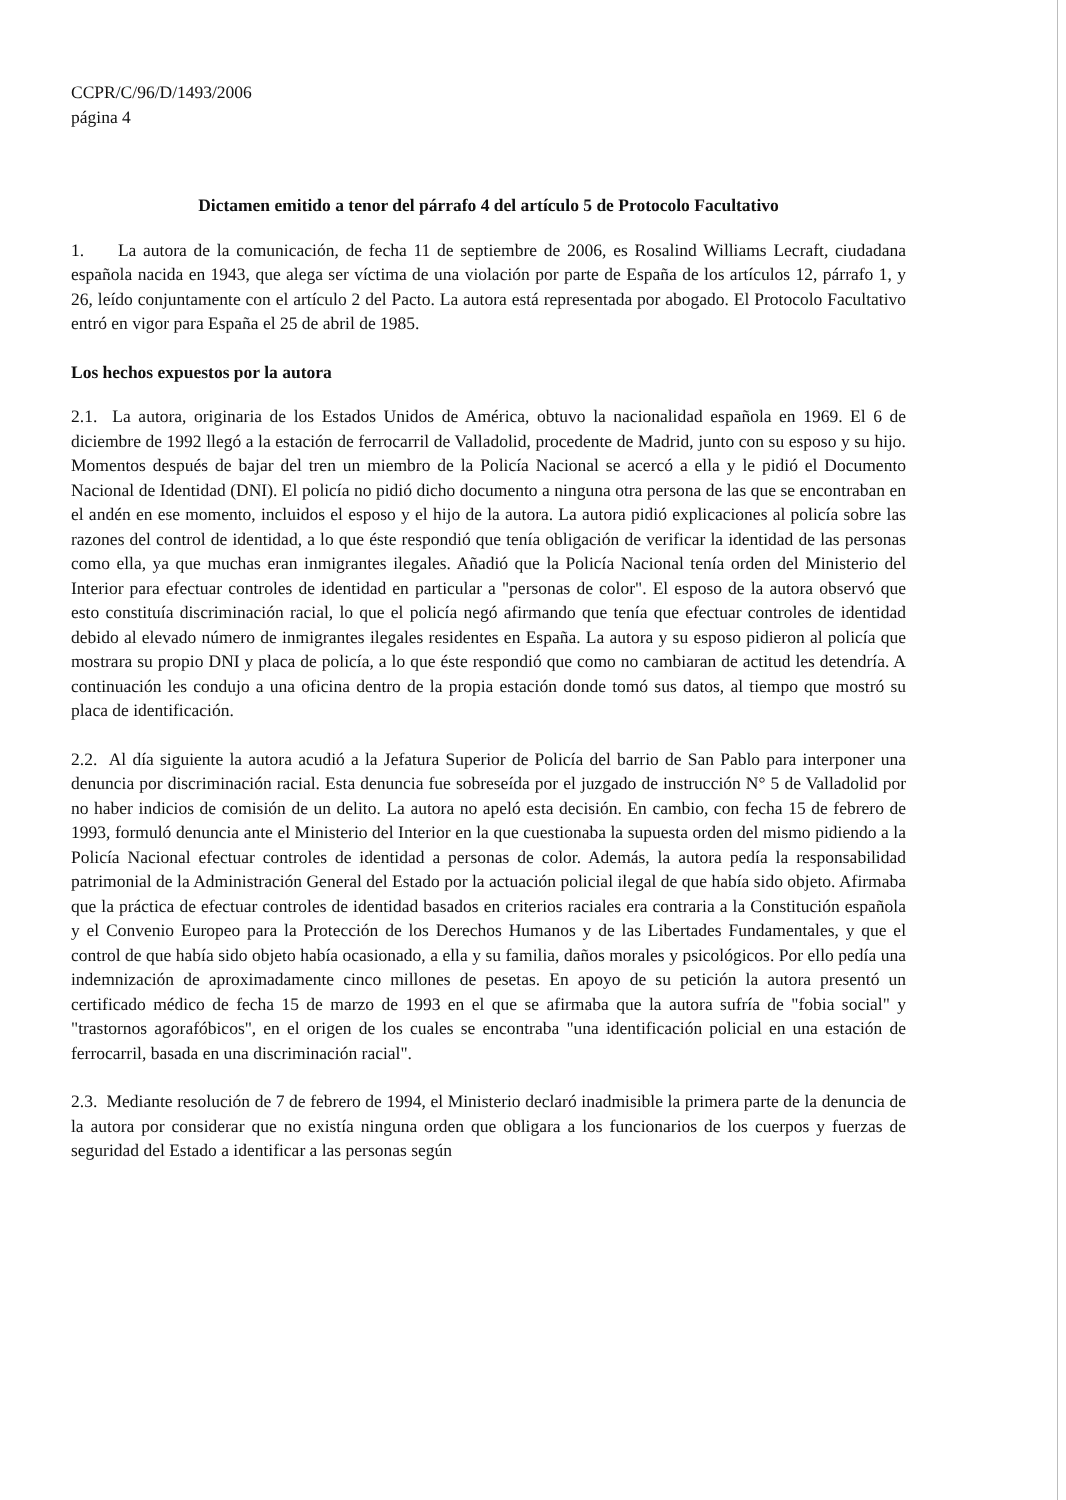CCPR/C/96/D/1493/2006
página 4
Dictamen emitido a tenor del párrafo 4 del artículo 5 de Protocolo Facultativo
1. La autora de la comunicación, de fecha 11 de septiembre de 2006, es Rosalind Williams Lecraft, ciudadana española nacida en 1943, que alega ser víctima de una violación por parte de España de los artículos 12, párrafo 1, y 26, leído conjuntamente con el artículo 2 del Pacto. La autora está representada por abogado. El Protocolo Facultativo entró en vigor para España el 25 de abril de 1985.
Los hechos expuestos por la autora
2.1. La autora, originaria de los Estados Unidos de América, obtuvo la nacionalidad española en 1969. El 6 de diciembre de 1992 llegó a la estación de ferrocarril de Valladolid, procedente de Madrid, junto con su esposo y su hijo. Momentos después de bajar del tren un miembro de la Policía Nacional se acercó a ella y le pidió el Documento Nacional de Identidad (DNI). El policía no pidió dicho documento a ninguna otra persona de las que se encontraban en el andén en ese momento, incluidos el esposo y el hijo de la autora. La autora pidió explicaciones al policía sobre las razones del control de identidad, a lo que éste respondió que tenía obligación de verificar la identidad de las personas como ella, ya que muchas eran inmigrantes ilegales. Añadió que la Policía Nacional tenía orden del Ministerio del Interior para efectuar controles de identidad en particular a "personas de color". El esposo de la autora observó que esto constituía discriminación racial, lo que el policía negó afirmando que tenía que efectuar controles de identidad debido al elevado número de inmigrantes ilegales residentes en España. La autora y su esposo pidieron al policía que mostrara su propio DNI y placa de policía, a lo que éste respondió que como no cambiaran de actitud les detendría. A continuación les condujo a una oficina dentro de la propia estación donde tomó sus datos, al tiempo que mostró su placa de identificación.
2.2. Al día siguiente la autora acudió a la Jefatura Superior de Policía del barrio de San Pablo para interponer una denuncia por discriminación racial. Esta denuncia fue sobreseída por el juzgado de instrucción N° 5 de Valladolid por no haber indicios de comisión de un delito. La autora no apeló esta decisión. En cambio, con fecha 15 de febrero de 1993, formuló denuncia ante el Ministerio del Interior en la que cuestionaba la supuesta orden del mismo pidiendo a la Policía Nacional efectuar controles de identidad a personas de color. Además, la autora pedía la responsabilidad patrimonial de la Administración General del Estado por la actuación policial ilegal de que había sido objeto. Afirmaba que la práctica de efectuar controles de identidad basados en criterios raciales era contraria a la Constitución española y el Convenio Europeo para la Protección de los Derechos Humanos y de las Libertades Fundamentales, y que el control de que había sido objeto había ocasionado, a ella y su familia, daños morales y psicológicos. Por ello pedía una indemnización de aproximadamente cinco millones de pesetas. En apoyo de su petición la autora presentó un certificado médico de fecha 15 de marzo de 1993 en el que se afirmaba que la autora sufría de "fobia social" y "trastornos agorafóbicos", en el origen de los cuales se encontraba "una identificación policial en una estación de ferrocarril, basada en una discriminación racial".
2.3. Mediante resolución de 7 de febrero de 1994, el Ministerio declaró inadmisible la primera parte de la denuncia de la autora por considerar que no existía ninguna orden que obligara a los funcionarios de los cuerpos y fuerzas de seguridad del Estado a identificar a las personas según